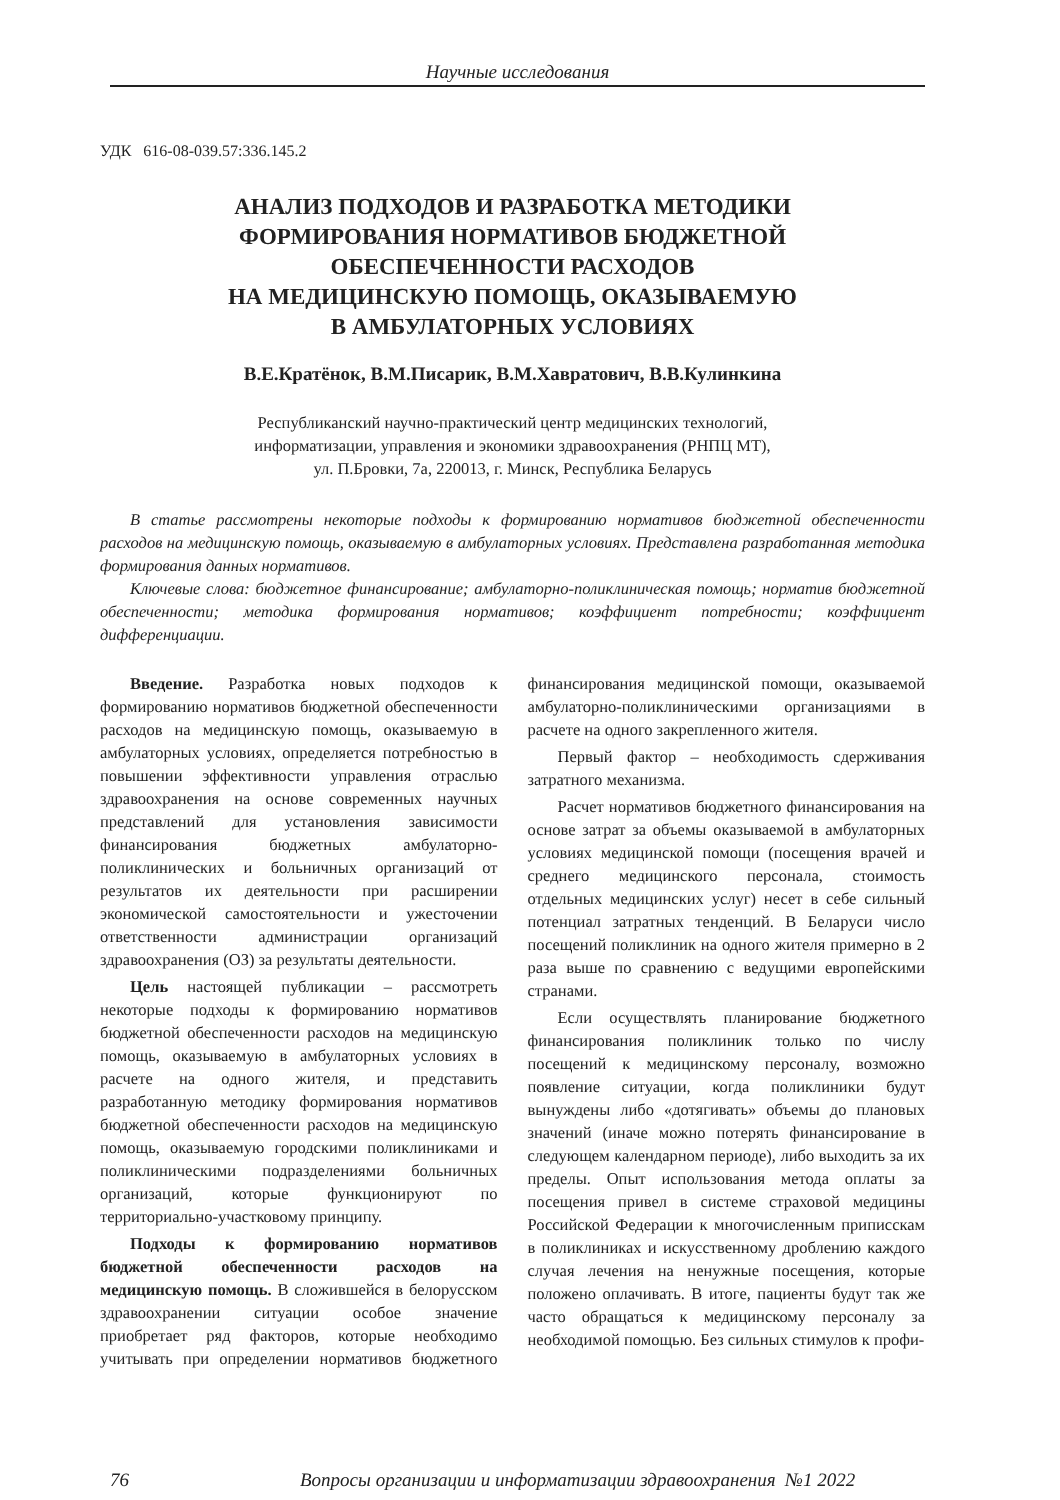Научные исследования
УДК 616-08-039.57:336.145.2
АНАЛИЗ ПОДХОДОВ И РАЗРАБОТКА МЕТОДИКИ
ФОРМИРОВАНИЯ НОРМАТИВОВ БЮДЖЕТНОЙ
ОБЕСПЕЧЕННОСТИ РАСХОДОВ
НА МЕДИЦИНСКУЮ ПОМОЩЬ, ОКАЗЫВАЕМУЮ
В АМБУЛАТОРНЫХ УСЛОВИЯХ
В.Е.Кратёнок, В.М.Писарик, В.М.Хавратович, В.В.Кулинкина
Республиканский научно-практический центр медицинских технологий,
информатизации, управления и экономики здравоохранения (РНПЦ МТ),
ул. П.Бровки, 7а, 220013, г. Минск, Республика Беларусь
В статье рассмотрены некоторые подходы к формированию нормативов бюджетной обеспеченности расходов на медицинскую помощь, оказываемую в амбулаторных условиях. Представлена разработанная методика формирования данных нормативов.
Ключевые слова: бюджетное финансирование; амбулаторно-поликлиническая помощь; норматив бюджетной обеспеченности; методика формирования нормативов; коэффициент потребности; коэффициент дифференциации.
Введение. Разработка новых подходов к формированию нормативов бюджетной обеспеченности расходов на медицинскую помощь, оказываемую в амбулаторных условиях, определяется потребностью в повышении эффективности управления отраслью здравоохранения на основе современных научных представлений для установления зависимости финансирования бюджетных амбулаторно-поликлинических и больничных организаций от результатов их деятельности при расширении экономической самостоятельности и ужесточении ответственности администрации организаций здравоохранения (ОЗ) за результаты деятельности.
Цель настоящей публикации – рассмотреть некоторые подходы к формированию нормативов бюджетной обеспеченности расходов на медицинскую помощь, оказываемую в амбулаторных условиях в расчете на одного жителя, и представить разработанную методику формирования нормативов бюджетной обеспеченности расходов на медицинскую помощь, оказываемую городскими поликлиниками и поликлиническими подразделениями больничных организаций, которые функционируют по территориально-участковому принципу.
Подходы к формированию нормативов бюджетной обеспеченности расходов на медицинскую помощь. В сложившейся в белорусском здравоохранении ситуации особое значение приобретает ряд факторов, которые необходимо учитывать при определении нормативов бюджетного финансирования медицинской помощи, оказываемой амбулаторно-поликлиническими организациями в расчете на одного закрепленного жителя.
Первый фактор – необходимость сдерживания затратного механизма.
Расчет нормативов бюджетного финансирования на основе затрат за объемы оказываемой в амбулаторных условиях медицинской помощи (посещения врачей и среднего медицинского персонала, стоимость отдельных медицинских услуг) несет в себе сильный потенциал затратных тенденций. В Беларуси число посещений поликлиник на одного жителя примерно в 2 раза выше по сравнению с ведущими европейскими странами.
Если осуществлять планирование бюджетного финансирования поликлиник только по числу посещений к медицинскому персоналу, возможно появление ситуации, когда поликлиники будут вынуждены либо «дотягивать» объемы до плановых значений (иначе можно потерять финансирование в следующем календарном периоде), либо выходить за их пределы. Опыт использования метода оплаты за посещения привел в системе страховой медицины Российской Федерации к многочисленным приписскам в поликлиниках и искусственному дроблению каждого случая лечения на ненужные посещения, которые положено оплачивать. В итоге, пациенты будут так же часто обращаться к медицинскому персоналу за необходимой помощью. Без сильных стимулов к профи-
76 Вопросы организации и информатизации здравоохранения №1 2022